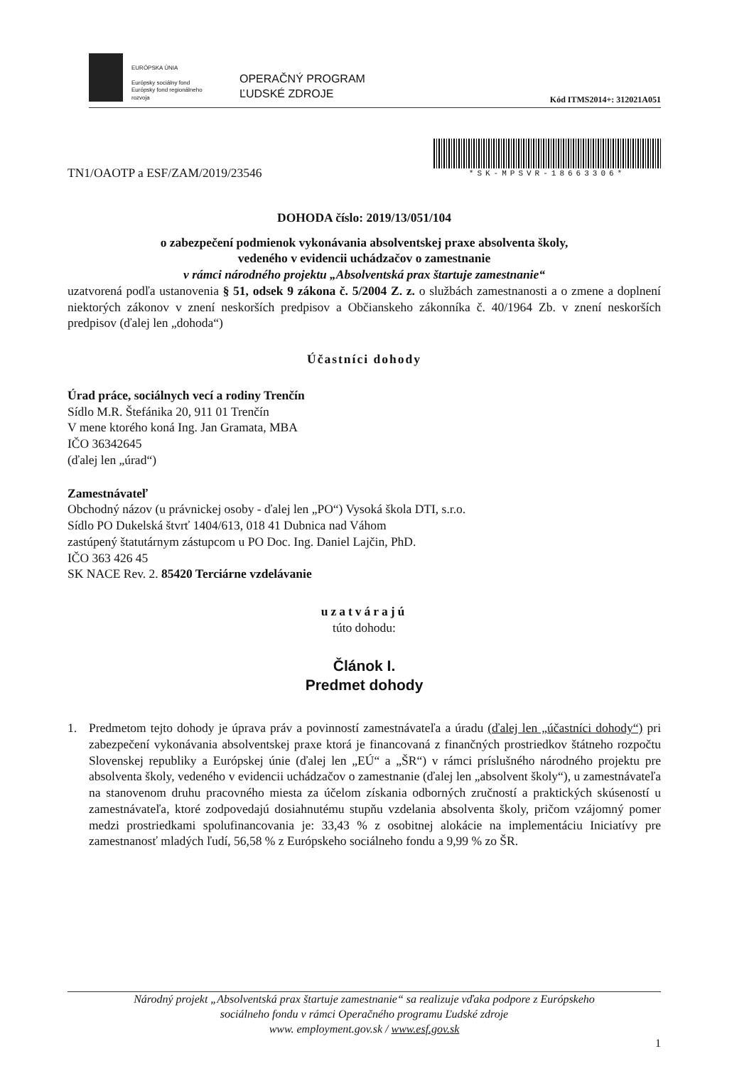EURÓPSKA ÚNIA
Európsky sociálny fond
Európsky fond regionálneho rozvoja
OPERAČNÝ PROGRAM
ĽUDSKÉ ZDROJE
Kód ITMS2014+: 312021A051
*SK-MPSVR-18663306*
TN1/OAOTP a ESF/ZAM/2019/23546
DOHODA číslo: 2019/13/051/104
o zabezpečení podmienok vykonávania absolventskej praxe absolventa školy,
vedeného v evidencii uchádzačov o zamestnanie
v rámci národného projektu „Absolventská prax štartuje zamestnanie“
uzatvorená podľa ustanovenia § 51, odsek 9 zákona č. 5/2004 Z. z. o službách zamestnanosti a o zmene a doplnení niektorých zákonov v znení neskorších predpisov a Občianskeho zákonníka č. 40/1964 Zb. v znení neskorších predpisov (ďalej len „dohoda“)
Účastníci dohody
Úrad práce, sociálnych vecí a rodiny Trenčín
Sídlo M.R. Štefánika 20, 911 01 Trenčín
V mene ktorého koná Ing. Jan Gramata, MBA
IČO 36342645
(ďalej len „úrad“)
Zamestnávateľ
Obchodný názov (u právnickej osoby - ďalej len „PO“) Vysoká škola DTI, s.r.o.
Sídlo PO Dukelská štvrť 1404/613, 018 41 Dubnica nad Váhom
zastúpený štatutárnym zástupcom u PO Doc. Ing. Daniel Lajčin, PhD.
IČO 363 426 45
SK NACE Rev. 2. 85420 Terciárne vzdelávanie
uzatvárajú
túto dohodu:
Článok I.
Predmet dohody
1. Predmetom tejto dohody je úprava práv a povinností zamestnávateľa a úradu (ďalej len „účastníci dohody“) pri zabezpečení vykonávania absolventskej praxe ktorá je financovaná z finančných prostriedkov štátneho rozpočtu Slovenskej republiky a Európskej únie (ďalej len „EÚ“ a „ŠR“) v rámci príslušného národného projektu pre absolventa školy, vedeného v evidencii uchádzačov o zamestnanie (ďalej len „absolvent školy“), u zamestnávateľa na stanovenom druhu pracovného miesta za účelom získania odborných zručností a praktických skúseností u zamestnávateľa, ktoré zodpovedajú dosiahnutému stupňu vzdelania absolventa školy, pričom vzájomný pomer medzi prostriedkami spolufinancovania je: 33,43 % z osobitnej alokácie na implementáciu Iniciatívy pre zamestnanosť mladých ľudí, 56,58 % z Európskeho sociálneho fondu a 9,99 % zo ŠR.
Národný projekt „Absolventská prax štartuje zamestnanie“ sa realizuje vďaka podpore z Európskeho
sociálneho fondu v rámci Operačného programu Ľudské zdroje
www. employment.gov.sk / www.esf.gov.sk
1